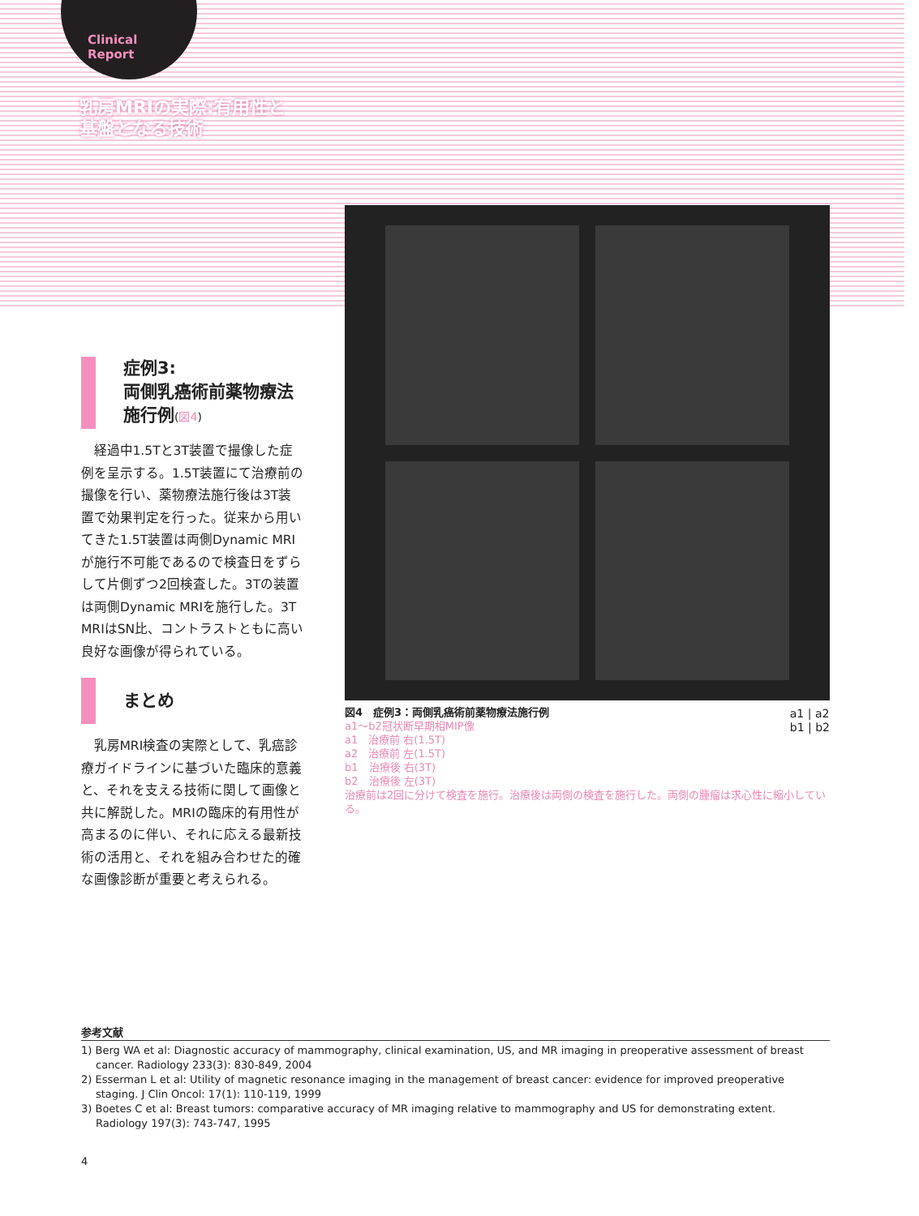Clinical
Report
乳房MRIの実際:有用性と基盤となる技術
症例3:
両側乳癌術前薬物療法施行例(図4)
経過中1.5Tと3T装置で撮像した症例を呈示する。1.5T装置にて治療前の撮像を行い、薬物療法施行後は3T装置で効果判定を行った。従来から用いてきた1.5T装置は両側Dynamic MRIが施行不可能であるので検査日をずらして片側ずつ2回検査した。3Tの装置は両側Dynamic MRIを施行した。3T MRIはSN比、コントラストともに高い良好な画像が得られている。
まとめ
乳房MRI検査の実際として、乳癌診療ガイドラインに基づいた臨床的意義と、それを支える技術に関して画像と共に解説した。MRIの臨床的有用性が高まるのに伴い、それに応える最新技術の活用と、それを組み合わせた的確な画像診断が重要と考えられる。
図4　症例3：両側乳癌術前薬物療法施行例
a1 | a2
b1 | b2
a1〜b2冠状断早期相MIP像
a1　治療前 右(1.5T)
a2　治療前 左(1.5T)
b1　治療後 右(3T)
b2　治療後 左(3T)
治療前は2回に分けて検査を施行。治療後は両側の検査を施行した。両側の腫瘤は求心性に縮小している。
参考文献
1) Berg WA et al: Diagnostic accuracy of mammography, clinical examination, US, and MR imaging in preoperative assessment of breast cancer. Radiology 233(3): 830-849, 2004
2) Esserman L et al: Utility of magnetic resonance imaging in the management of breast cancer: evidence for improved preoperative staging. J Clin Oncol: 17(1): 110-119, 1999
3) Boetes C et al: Breast tumors: comparative accuracy of MR imaging relative to mammography and US for demonstrating extent. Radiology 197(3): 743-747, 1995
4